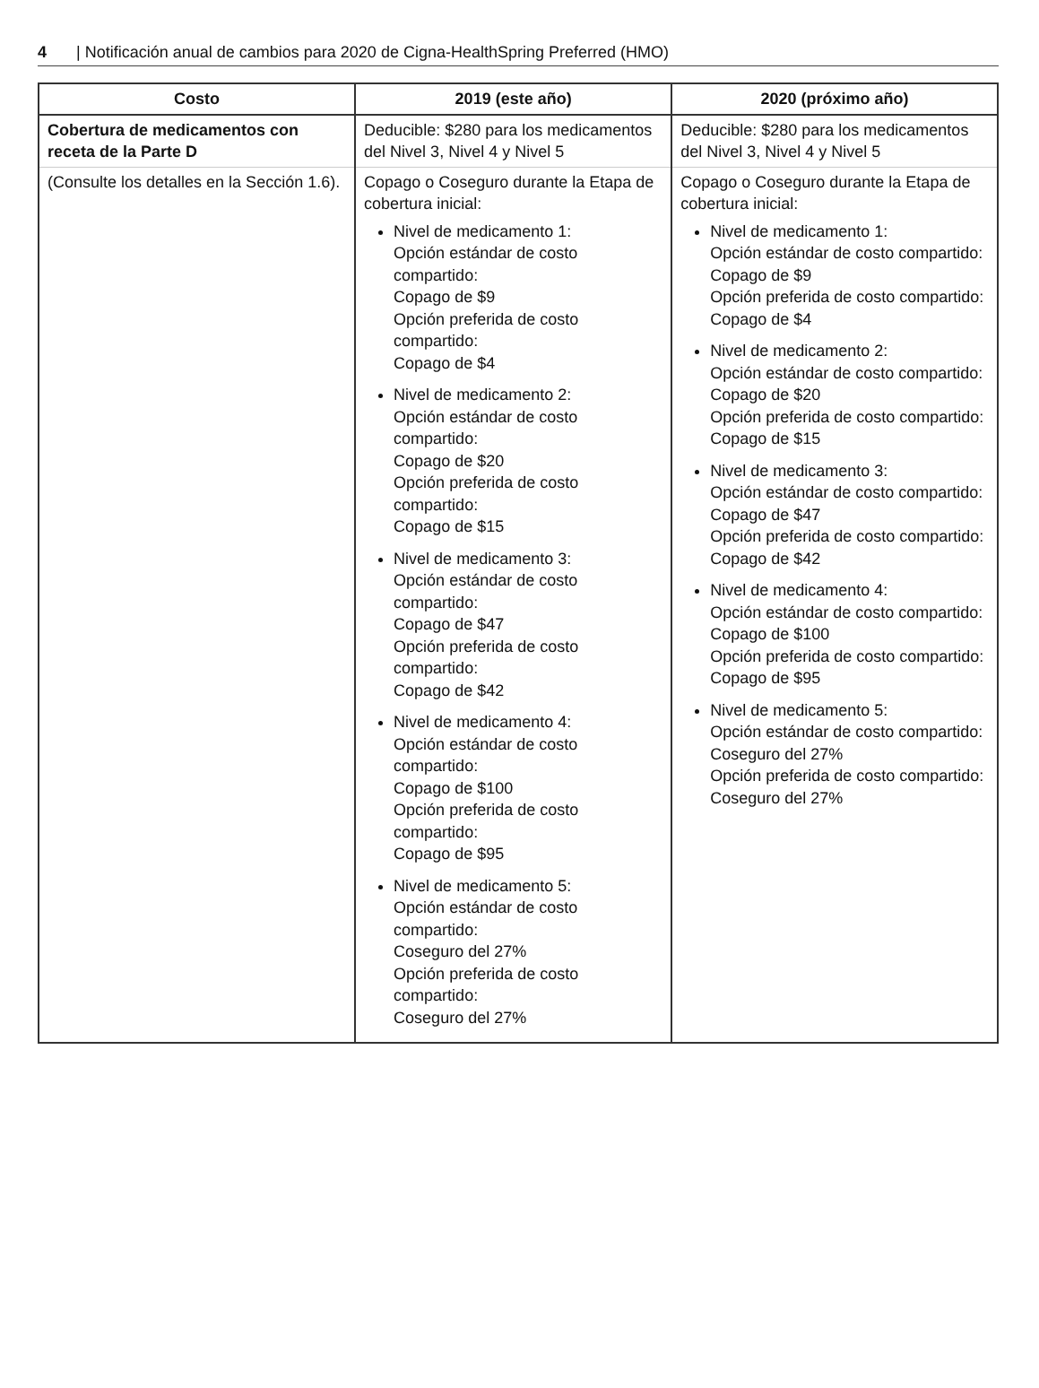4 | Notificación anual de cambios para 2020 de Cigna-HealthSpring Preferred (HMO)
| Costo | 2019 (este año) | 2020 (próximo año) |
| --- | --- | --- |
| Cobertura de medicamentos con receta de la Parte D | Deducible: $280 para los medicamentos del Nivel 3, Nivel 4 y Nivel 5 | Deducible: $280 para los medicamentos del Nivel 3, Nivel 4 y Nivel 5 |
| (Consulte los detalles en la Sección 1.6). | Copago o Coseguro durante la Etapa de cobertura inicial: Nivel de medicamento 1: Opción estándar de costo compartido: Copago de $9 Opción preferida de costo compartido: Copago de $4 Nivel de medicamento 2: Opción estándar de costo compartido: Copago de $20 Opción preferida de costo compartido: Copago de $15 Nivel de medicamento 3: Opción estándar de costo compartido: Copago de $47 Opción preferida de costo compartido: Copago de $42 Nivel de medicamento 4: Opción estándar de costo compartido: Copago de $100 Opción preferida de costo compartido: Copago de $95 Nivel de medicamento 5: Opción estándar de costo compartido: Coseguro del 27% Opción preferida de costo compartido: Coseguro del 27% | Copago o Coseguro durante la Etapa de cobertura inicial: Nivel de medicamento 1: Opción estándar de costo compartido: Copago de $9 Opción preferida de costo compartido: Copago de $4 Nivel de medicamento 2: Opción estándar de costo compartido: Copago de $20 Opción preferida de costo compartido: Copago de $15 Nivel de medicamento 3: Opción estándar de costo compartido: Copago de $47 Opción preferida de costo compartido: Copago de $42 Nivel de medicamento 4: Opción estándar de costo compartido: Copago de $100 Opción preferida de costo compartido: Copago de $95 Nivel de medicamento 5: Opción estándar de costo compartido: Coseguro del 27% Opción preferida de costo compartido: Coseguro del 27% |